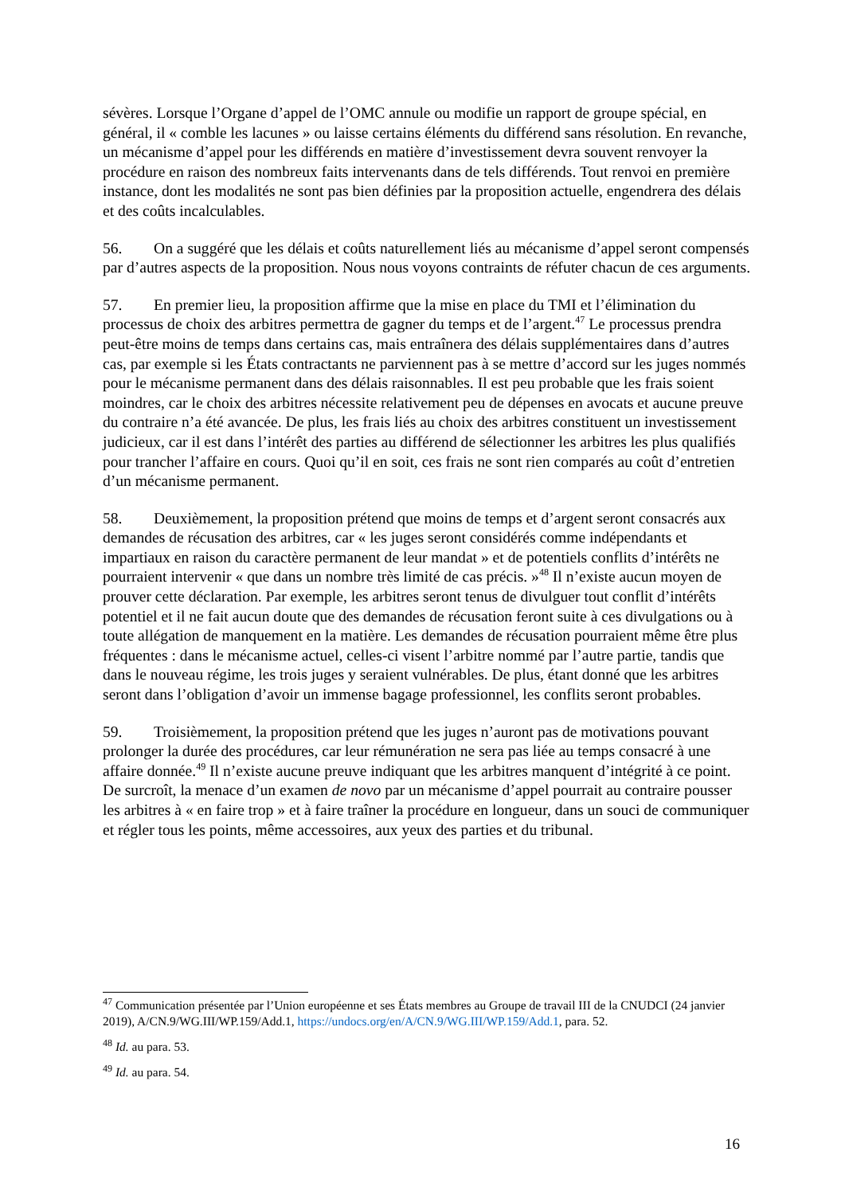sévères. Lorsque l’Organe d’appel de l’OMC annule ou modifie un rapport de groupe spécial, en général, il « comble les lacunes » ou laisse certains éléments du différend sans résolution. En revanche, un mécanisme d’appel pour les différends en matière d’investissement devra souvent renvoyer la procédure en raison des nombreux faits intervenants dans de tels différends. Tout renvoi en première instance, dont les modalités ne sont pas bien définies par la proposition actuelle, engendrera des délais et des coûts incalculables.
56. On a suggéré que les délais et coûts naturellement liés au mécanisme d’appel seront compensés par d’autres aspects de la proposition. Nous nous voyons contraints de réfuter chacun de ces arguments.
57. En premier lieu, la proposition affirme que la mise en place du TMI et l’élimination du processus de choix des arbitres permettra de gagner du temps et de l’argent.<sup>47</sup> Le processus prendra peut-être moins de temps dans certains cas, mais entraînera des délais supplémentaires dans d’autres cas, par exemple si les États contractants ne parviennent pas à se mettre d’accord sur les juges nommés pour le mécanisme permanent dans des délais raisonnables. Il est peu probable que les frais soient moindres, car le choix des arbitres nécessite relativement peu de dépenses en avocats et aucune preuve du contraire n’a été avancée. De plus, les frais liés au choix des arbitres constituent un investissement judicieux, car il est dans l’intérêt des parties au différend de sélectionner les arbitres les plus qualifiés pour trancher l’affaire en cours. Quoi qu’il en soit, ces frais ne sont rien comparés au coût d’entretien d’un mécanisme permanent.
58. Deuxièmement, la proposition prétend que moins de temps et d’argent seront consacrés aux demandes de récusation des arbitres, car « les juges seront considérés comme indépendants et impartiaux en raison du caractère permanent de leur mandat » et de potentiels conflits d’intérêts ne pourraient intervenir « que dans un nombre très limité de cas précis. »<sup>48</sup> Il n’existe aucun moyen de prouver cette déclaration. Par exemple, les arbitres seront tenus de divulguer tout conflit d’intérêts potentiel et il ne fait aucun doute que des demandes de récusation feront suite à ces divulgations ou à toute allégation de manquement en la matière. Les demandes de récusation pourraient même être plus fréquentes : dans le mécanisme actuel, celles-ci visent l’arbitre nommé par l’autre partie, tandis que dans le nouveau régime, les trois juges y seraient vulnérables. De plus, étant donné que les arbitres seront dans l’obligation d’avoir un immense bagage professionnel, les conflits seront probables.
59. Troisièmement, la proposition prétend que les juges n’auront pas de motivations pouvant prolonger la durée des procédures, car leur rémunération ne sera pas liée au temps consacré à une affaire donnée.<sup>49</sup> Il n’existe aucune preuve indiquant que les arbitres manquent d’intégrité à ce point. De surcroît, la menace d’un examen de novo par un mécanisme d’appel pourrait au contraire pousser les arbitres à « en faire trop » et à faire traîner la procédure en longueur, dans un souci de communiquer et régler tous les points, même accessoires, aux yeux des parties et du tribunal.
<sup>47</sup> Communication présentée par l’Union européenne et ses États membres au Groupe de travail III de la CNUDCI (24 janvier 2019), A/CN.9/WG.III/WP.159/Add.1, https://undocs.org/en/A/CN.9/WG.III/WP.159/Add.1, para. 52.
<sup>48</sup> Id. au para. 53.
<sup>49</sup> Id. au para. 54.
16